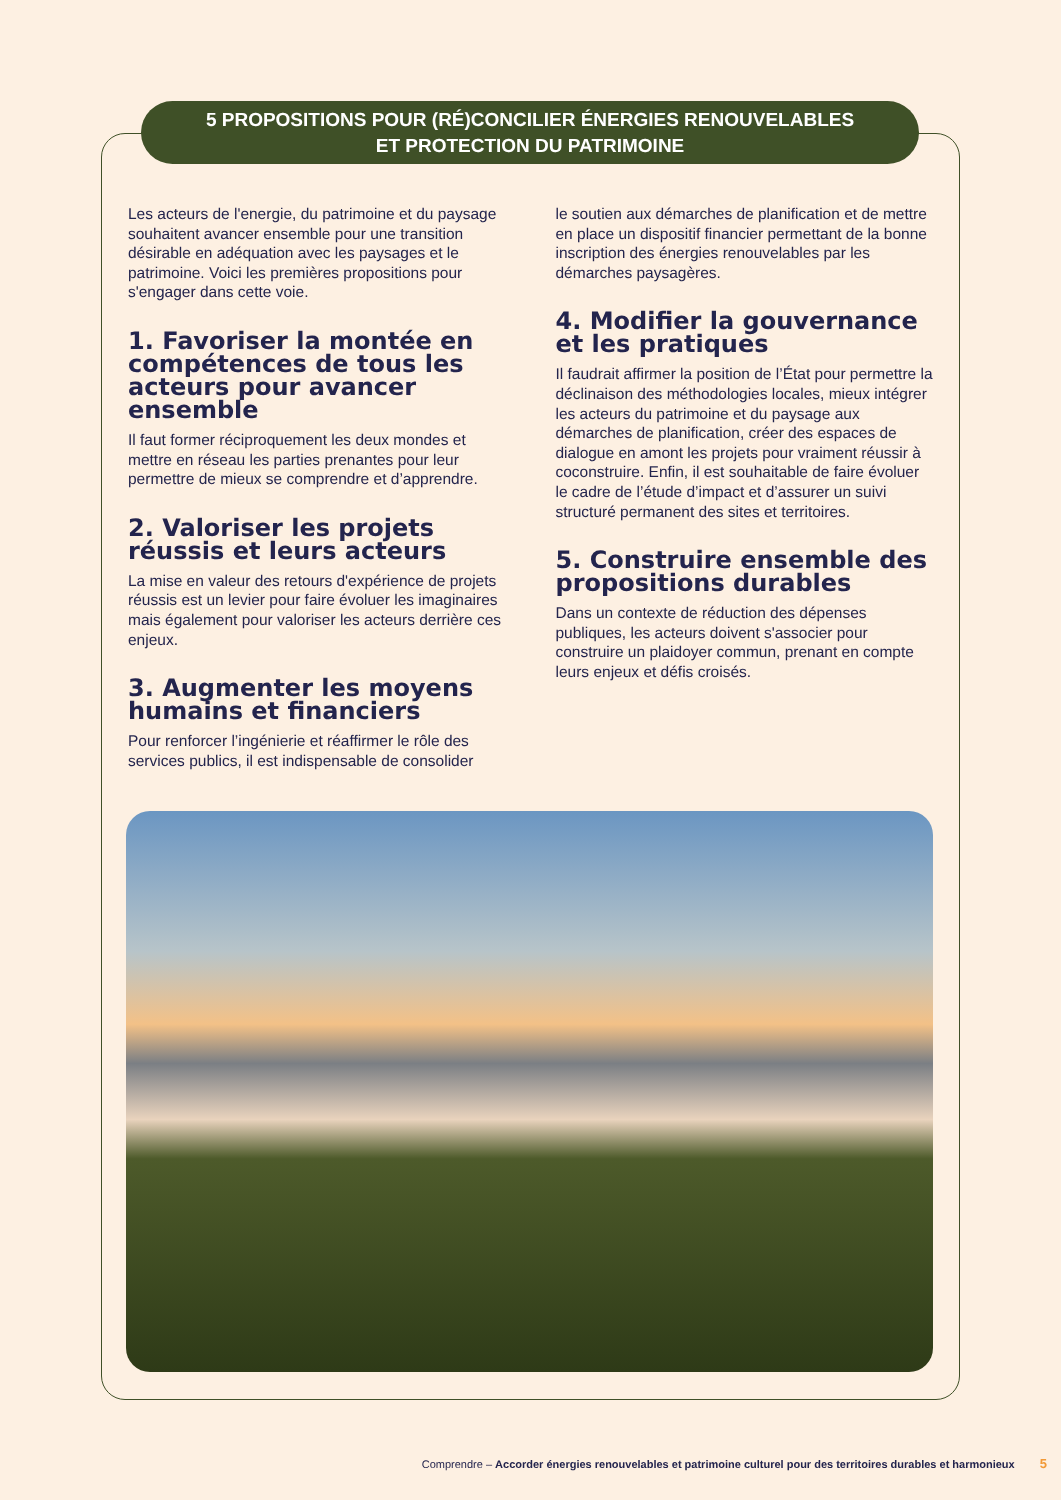5 PROPOSITIONS POUR (RÉ)CONCILIER ÉNERGIES RENOUVELABLES
ET PROTECTION DU PATRIMOINE
Les acteurs de l'energie, du patrimoine et du paysage souhaitent avancer ensemble pour une transition désirable en adéquation avec les paysages et le patrimoine. Voici les premières propositions pour s'engager dans cette voie.
1. Favoriser la montée en compétences de tous les acteurs pour avancer ensemble
Il faut former réciproquement les deux mondes et mettre en réseau les parties prenantes pour leur permettre de mieux se comprendre et d’apprendre.
2. Valoriser les projets réussis et leurs acteurs
La mise en valeur des retours d'expérience de projets réussis est un levier pour faire évoluer les imaginaires mais également pour valoriser les acteurs derrière ces enjeux.
3. Augmenter les moyens humains et financiers
Pour renforcer l’ingénierie et réaffirmer le rôle des services publics, il est indispensable de consolider
le soutien aux démarches de planification et de mettre en place un dispositif financier permettant de la bonne inscription des énergies renouvelables par les démarches paysagères.
4. Modifier la gouvernance et les pratiques
Il faudrait affirmer la position de l’État pour permettre la déclinaison des méthodologies locales, mieux intégrer les acteurs du patrimoine et du paysage aux démarches de planification, créer des espaces de dialogue en amont les projets pour vraiment réussir à coconstruire. Enfin, il est souhaitable de faire évoluer le cadre de l’étude d’impact et d’assurer un suivi structuré permanent des sites et territoires.
5. Construire ensemble des propositions durables
Dans un contexte de réduction des dépenses publiques, les acteurs doivent s'associer pour construire un plaidoyer commun, prenant en compte leurs enjeux et défis croisés.
Comprendre – Accorder énergies renouvelables et patrimoine culturel pour des territoires durables et harmonieux 5